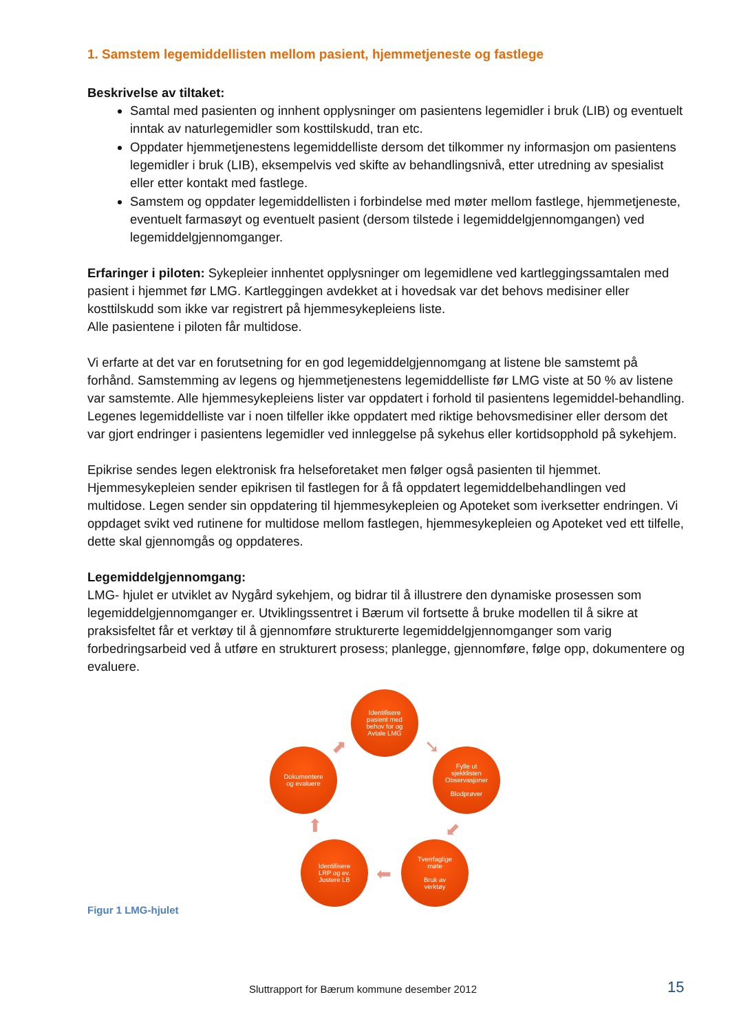1. Samstem legemiddellisten mellom pasient, hjemmetjeneste og fastlege
Beskrivelse av tiltaket:
Samtal med pasienten og innhent opplysninger om pasientens legemidler i bruk (LIB) og eventuelt inntak av naturlegemidler som kosttilskudd, tran etc.
Oppdater hjemmetjenestens legemiddelliste dersom det tilkommer ny informasjon om pasientens legemidler i bruk (LIB), eksempelvis ved skifte av behandlingsnivå, etter utredning av spesialist eller etter kontakt med fastlege.
Samstem og oppdater legemiddellisten i forbindelse med møter mellom fastlege, hjemmetjeneste, eventuelt farmasøyt og eventuelt pasient (dersom tilstede i legemiddelgjennomgangen) ved legemiddelgjennomganger.
Erfaringer i piloten: Sykepleier innhentet opplysninger om legemidlene ved kartleggingssamtalen med pasient i hjemmet før LMG. Kartleggingen avdekket at i hovedsak var det behovs medisiner eller kosttilskudd som ikke var registrert på hjemmesykepleiens liste.
Alle pasientene i piloten får multidose.
Vi erfarte at det var en forutsetning for en god legemiddelgjennomgang at listene ble samstemt på forhånd. Samstemming av legens og hjemmetjenestens legemiddelliste før LMG viste at 50 % av listene var samstemte. Alle hjemmesykepleiens lister var oppdatert i forhold til pasientens legemiddel-behandling. Legenes legemiddelliste var i noen tilfeller ikke oppdatert med riktige behovsmedisiner eller dersom det var gjort endringer i pasientens legemidler ved innleggelse på sykehus eller kortidsopphold på sykehjem.
Epikrise sendes legen elektronisk fra helseforetaket men følger også pasienten til hjemmet. Hjemmesykepleien sender epikrisen til fastlegen for å få oppdatert legemiddelbehandlingen ved multidose. Legen sender sin oppdatering til hjemmesykepleien og Apoteket som iverksetter endringen. Vi oppdaget svikt ved rutinene for multidose mellom fastlegen, hjemmesykepleien og Apoteket ved ett tilfelle, dette skal gjennomgås og oppdateres.
Legemiddelgjennomgang:
LMG- hjulet er utviklet av Nygård sykehjem, og bidrar til å illustrere den dynamiske prosessen som legemiddelgjennomganger er. Utviklingssentret i Bærum vil fortsette å bruke modellen til å sikre at praksisfeltet får et verktøy til å gjennomføre strukturerte legemiddelgjennomganger som varig forbedringsarbeid ved å utføre en strukturert prosess; planlegge, gjennomføre, følge opp, dokumentere og evaluere.
Identifisere
pasient med
behov for og
Avtale LMG
Fylle ut
sjekklisten
Observasjoner
Blodprøver
Tverrfaglige
møte
Bruk av
verktøy
Identifisere
LRP og ev.
Justere LB
Dokumentere
og evaluere
➘
⬋
⬅
⬆
⬈
Figur 1 LMG-hjulet
Sluttrapport for Bærum kommune desember 2012 15